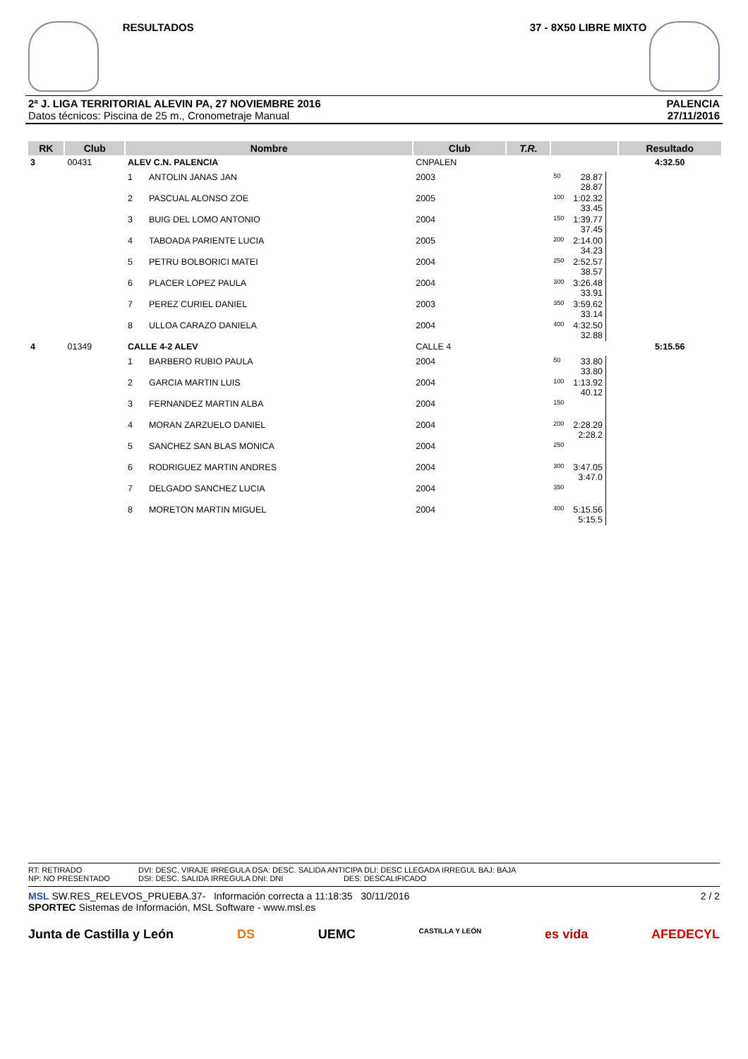RESULTADOS 37 - 8X50 LIBRE MIXTO
2ª J. LIGA TERRITORIAL ALEVIN PA, 27 NOVIEMBRE 2016
Datos técnicos: Piscina de 25 m., Cronometraje Manual
PALENCIA
27/11/2016
| RK | Club | Nombre | | Club | T.R. | | | | Resultado |
| --- | --- | --- | --- | --- | --- | --- | --- | --- | --- |
| 3 | 00431 | ALEV C.N. PALENCIA | | CNPALEN | | | | | 4:32.50 |
| | | 1 | ANTOLIN JANAS JAN | 2003 | | 50 | 28.87 28.87 | | |
| | | 2 | PASCUAL ALONSO ZOE | 2005 | | 100 | 1:02.32 33.45 | | |
| | | 3 | BUIG DEL LOMO ANTONIO | 2004 | | 150 | 1:39.77 37.45 | | |
| | | 4 | TABOADA PARIENTE LUCIA | 2005 | | 200 | 2:14.00 34.23 | | |
| | | 5 | PETRU BOLBORICI MATEI | 2004 | | 250 | 2:52.57 38.57 | | |
| | | 6 | PLACER LOPEZ PAULA | 2004 | | 300 | 3:26.48 33.91 | | |
| | | 7 | PEREZ CURIEL DANIEL | 2003 | | 350 | 3:59.62 33.14 | | |
| | | 8 | ULLOA CARAZO DANIELA | 2004 | | 400 | 4:32.50 32.88 | | |
| 4 | 01349 | CALLE 4-2 ALEV | | CALLE 4 | | | | | 5:15.56 |
| | | 1 | BARBERO RUBIO PAULA | 2004 | | 50 | 33.80 33.80 | | |
| | | 2 | GARCIA MARTIN LUIS | 2004 | | 100 | 1:13.92 40.12 | | |
| | | 3 | FERNANDEZ MARTIN ALBA | 2004 | | 150 | | | |
| | | 4 | MORAN ZARZUELO DANIEL | 2004 | | 200 | 2:28.29 2:28.2 | | |
| | | 5 | SANCHEZ SAN BLAS MONICA | 2004 | | 250 | | | |
| | | 6 | RODRIGUEZ MARTIN ANDRES | 2004 | | 300 | 3:47.05 3:47.0 | | |
| | | 7 | DELGADO SANCHEZ LUCIA | 2004 | | 350 | | | |
| | | 8 | MORETON MARTIN MIGUEL | 2004 | | 400 | 5:15.56 5:15.5 | | |
RT: RETIRADO
NP: NO PRESENTADO
DVI: DESC. VIRAJE IRREGULA DSA: DESC. SALIDA ANTICIPA DLI: DESC LLEGADA IRREGUL BAJ: BAJA
DSI: DESC. SALIDA IRREGULA DNI: DNI DES: DESCALIFICADO
MSL SW.RES_RELEVOS_PRUEBA.37- Información correcta a 11:18:35 30/11/2016
SPORTEC Sistemas de Información, MSL Software - www.msl.es
2 / 2
Junta de Castilla y León DS UEMC CASTILLA Y LEÓN es vida AFEDECYL